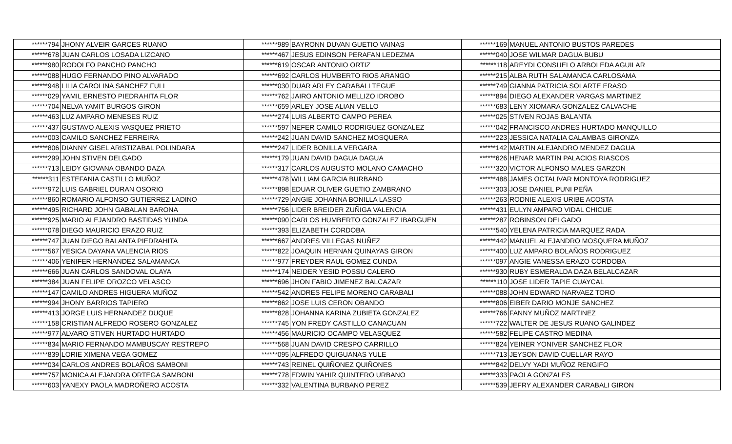| ******794 | JHONY ALVEIR GARCES RUANO | ******989 | BAYRONN DUVAN GUETIO VAINAS | ******169 | MANUEL ANTONIO BUSTOS PAREDES |
| ******678 | JUAN CARLOS LOSADA LIZCANO | ******467 | JESUS EDINSON PERAFAN LEDEZMA | ******040 | JOSE WILMAR DAGUA BUBU |
| ******980 | RODOLFO PANCHO PANCHO | ******619 | OSCAR ANTONIO ORTIZ | ******118 | AREYDI CONSUELO ARBOLEDA AGUILAR |
| ******088 | HUGO FERNANDO PINO ALVARADO | ******692 | CARLOS HUMBERTO RIOS ARANGO | ******215 | ALBA RUTH SALAMANCA CARLOSAMA |
| ******948 | LILIA CAROLINA SANCHEZ FULI | ******030 | DUAR ARLEY CARABALI TEGUE | ******749 | GIANNA PATRICIA SOLARTE ERASO |
| ******029 | YAMIL ERNESTO PIEDRAHITA FLOR | ******762 | JAIRO ANTONIO MELLIZO IDROBO | ******894 | DIEGO ALEXANDER VARGAS MARTINEZ |
| ******704 | NELVA YAMIT BURGOS GIRON | ******659 | ARLEY JOSE ALIAN VELLO | ******683 | LENY XIOMARA GONZALEZ CALVACHE |
| ******463 | LUZ AMPARO MENESES RUIZ | ******274 | LUIS ALBERTO CAMPO PEREA | ******025 | STIVEN ROJAS BALANTA |
| ******437 | GUSTAVO ALEXIS VASQUEZ PRIETO | ******597 | NEFER CAMILO RODRIGUEZ GONZALEZ | ******042 | FRANCISCO ANDRES HURTADO MANQUILLO |
| ******003 | CAMILO SANCHEZ FERREIRA | ******242 | JUAN DAVID SANCHEZ MOSQUERA | ******223 | JESSICA NATALIA CALAMBAS GIRONZA |
| ******806 | DIANNY GISEL ARISTIZABAL POLINDARA | ******247 | LIDER BONILLA VERGARA | ******142 | MARTIN ALEJANDRO MENDEZ DAGUA |
| ******299 | JOHN STIVEN DELGADO | ******179 | JUAN DAVID DAGUA DAGUA | ******626 | HENAR MARTIN PALACIOS RIASCOS |
| ******713 | LEIDY GIOVANA OBANDO DAZA | ******317 | CARLOS AUGUSTO MOLANO CAMACHO | ******320 | VICTOR ALFONSO MALES GARZON |
| ******311 | ESTEFANIA CASTILLO MUÑOZ | ******478 | WILLIAM GARCIA BURBANO | ******488 | JAMES OCTALIVAR MONTOYA RODRIGUEZ |
| ******972 | LUIS GABRIEL DURAN OSORIO | ******898 | EDUAR OLIVER GUETIO ZAMBRANO | ******303 | JOSE DANIEL PUNI PEÑA |
| ******860 | ROMARIO ALFONSO GUTIERREZ LADINO | ******729 | ANGIE JOHANNA BONILLA LASSO | ******263 | RODNIE ALEXIS URIBE ACOSTA |
| ******495 | RICHARD JOHN GABALAN BARONA | ******756 | LIDER BREIDER ZUÑIGA VALENCIA | ******431 | EULYN AMPARO VIDAL CHICUE |
| ******925 | MARIO ALEJANDRO BASTIDAS YUNDA | ******090 | CARLOS HUMBERTO GONZALEZ IBARGUEN | ******287 | ROBINSON DELGADO |
| ******078 | DIEGO MAURICIO ERAZO RUIZ | ******393 | ELIZABETH CORDOBA | ******540 | YELENA PATRICIA MARQUEZ RADA |
| ******747 | JUAN DIEGO BALANTA PIEDRAHITA | ******667 | ANDRES VILLEGAS NUÑEZ | ******442 | MANUEL ALEJANDRO MOSQUERA MUÑOZ |
| ******567 | YESICA DAYANA VALENCIA RIOS | ******822 | JOAQUIN HERNAN QUINAYAS GIRON | ******400 | LUZ AMPARO BOLAÑOS RODRIGUEZ |
| ******406 | YENIFER HERNANDEZ SALAMANCA | ******977 | FREYDER RAUL GOMEZ CUNDA | ******097 | ANGIE VANESSA ERAZO CORDOBA |
| ******666 | JUAN CARLOS SANDOVAL OLAYA | ******174 | NEIDER YESID POSSU CALERO | ******930 | RUBY ESMERALDA DAZA BELALCAZAR |
| ******384 | JUAN FELIPE OROZCO VELASCO | ******696 | JHON FABIO JIMENEZ BALCAZAR | ******110 | JOSE LIDER TAPIE CUAYCAL |
| ******147 | CAMILO ANDRES HIGUERA MUÑOZ | ******542 | ANDRES FELIPE MORENO CARABALI | ******088 | JOHN EDWARD NARVAEZ TORO |
| ******994 | JHONY BARRIOS TAPIERO | ******862 | JOSE LUIS CERON OBANDO | ******806 | EIBER DARIO MONJE SANCHEZ |
| ******413 | JORGE LUIS HERNANDEZ DUQUE | ******828 | JOHANNA KARINA ZUBIETA GONZALEZ | ******766 | FANNY MUÑOZ MARTINEZ |
| ******158 | CRISTIAN ALFREDO ROSERO GONZALEZ | ******745 | YON FREDY CASTILLO CANACUAN | ******722 | WALTER DE JESUS RUANO GALINDEZ |
| ******977 | ALVARO STIVEN HURTADO HURTADO | ******456 | MAURICIO OCAMPO VELASQUEZ | ******582 | FELIPE CASTRO MEDINA |
| ******834 | MARIO FERNANDO MAMBUSCAY RESTREPO | ******568 | JUAN DAVID CRESPO CARRILLO | ******824 | YEINER YONIVER SANCHEZ FLOR |
| ******839 | LORIE XIMENA VEGA GOMEZ | ******095 | ALFREDO QUIGUANAS YULE | ******713 | JEYSON DAVID CUELLAR RAYO |
| ******034 | CARLOS ANDRES BOLAÑOS SAMBONI | ******743 | REINEL QUIÑONEZ QUIÑONES | ******842 | DELVY YADI MUÑOZ RENGIFO |
| ******757 | MONICA ALEJANDRA ORTEGA SAMBONI | ******778 | EDWIN YAHIR QUINTERO URBANO | ******333 | PAOLA GONZALES |
| ******603 | YANEXY PAOLA MADROÑERO ACOSTA | ******332 | VALENTINA BURBANO PEREZ | ******539 | JEFRY ALEXANDER CARABALI GIRON |